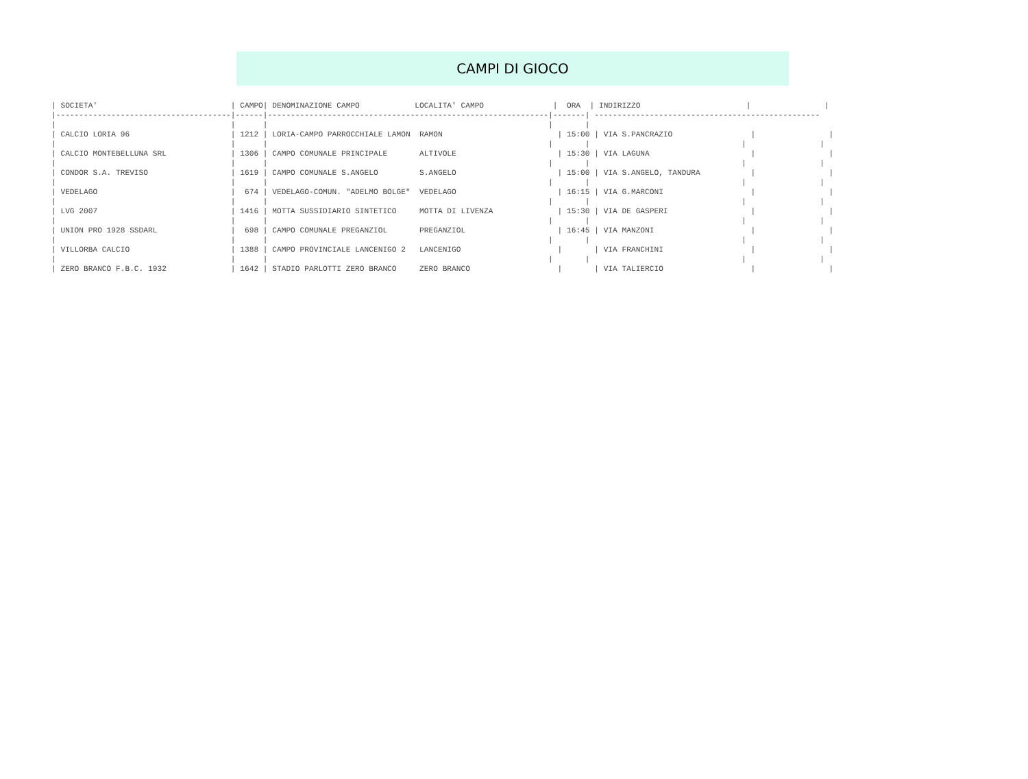CAMPI DI GIOCO
| SOCIETA' |
| --- |
| SOCIETA'                             | CAMPO| DENOMINAZIONE CAMPO            LOCALITA' CAMPO               |  ORA  | INDIRIZZO                       |                |
|--------------------------------------|------|-------------------------------------------------------------|-------| -------------------------------------------------
|                                      |      |                                                             |       |
| CALCIO LORIA 96                      | 1212 | LORIA-CAMPO PARROCCHIALE LAMON  RAMON                         | 15:00 | VIA S.PANCRAZIO                 |                |
|                                      |      |                                                             |       |                                 |                |
| CALCIO MONTEBELLUNA SRL              | 1306 | CAMPO COMUNALE PRINCIPALE       ALTIVOLE                      | 15:30 | VIA LAGUNA                      |                |
|                                      |      |                                                             |       |                                 |                |
| CONDOR S.A. TREVISO                  | 1619 | CAMPO COMUNALE S.ANGELO         S.ANGELO                      | 15:00 | VIA S.ANGELO, TANDURA           |                |
|                                      |      |                                                             |       |                                 |                |
| VEDELAGO                             |  674 | VEDELAGO-COMUN. "ADELMO BOLGE"  VEDELAGO                      | 16:15 | VIA G.MARCONI                   |                |
|                                      |      |                                                             |       |                                 |                |
| LVG 2007                             | 1416 | MOTTA SUSSIDIARIO SINTETICO     MOTTA DI LIVENZA              | 15:30 | VIA DE GASPERI                  |                |
|                                      |      |                                                             |       |                                 |                |
| UNION PRO 1928 SSDARL                |  698 | CAMPO COMUNALE PREGANZIOL       PREGANZIOL                    | 16:45 | VIA MANZONI                     |                |
|                                      |      |                                                             |       |                                 |                |
| VILLORBA CALCIO                      | 1388 | CAMPO PROVINCIALE LANCENIGO 2   LANCENIGO                     |       | VIA FRANCHINI                   |                |
|                                      |      |                                                             |       |                                 |                |
| ZERO BRANCO F.B.C. 1932              | 1642 | STADIO PARLOTTI ZERO BRANCO     ZERO BRANCO                   |       | VIA TALIERCIO                   |                |